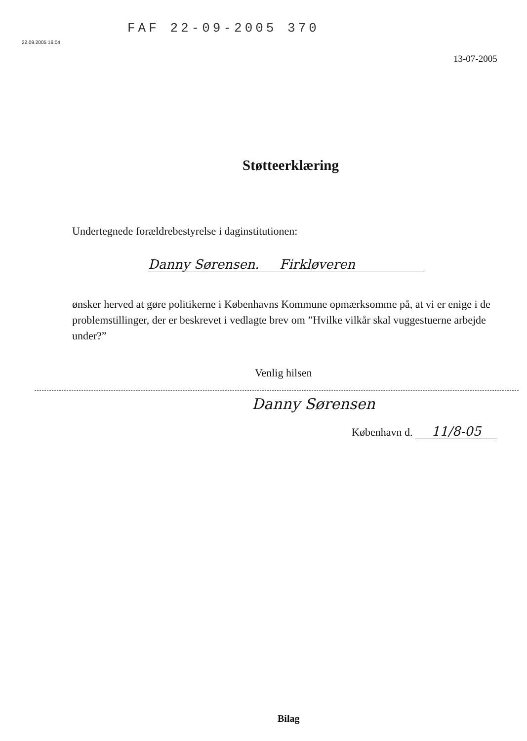FAF 22-09-2005 370
22.09.2005 16:04
13-07-2005
Støtteerklæring
Undertegnede forældrebestyrelse i daginstitutionen:
Danny Sørensen. Firkløveren
ønsker herved at gøre politikerne i Københavns Kommune opmærksomme på, at vi er enige i de problemstillinger, der er beskrevet i vedlagte brev om ”Hvilke vilkår skal vuggestuerne arbejde under?”
Venlig hilsen
Danny Sørensen
København d. 11/8-05
Bilag